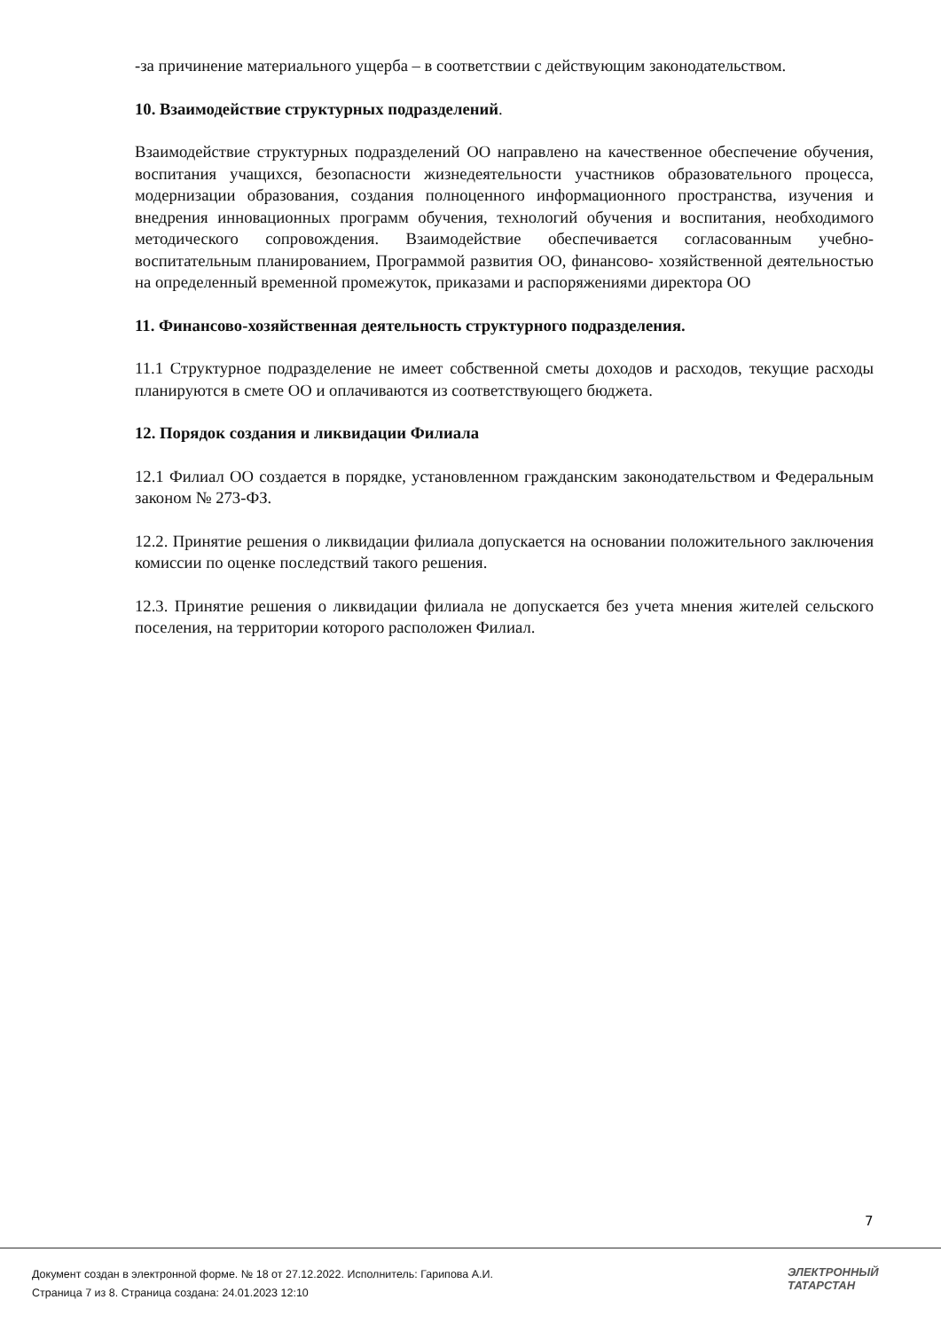-за причинение материального ущерба – в соответствии с действующим законодательством.
10. Взаимодействие структурных подразделений.
Взаимодействие структурных подразделений ОО направлено на качественное обеспечение обучения, воспитания учащихся, безопасности жизнедеятельности участников образовательного процесса, модернизации образования, создания полноценного информационного пространства, изучения и внедрения инновационных программ обучения, технологий обучения и воспитания, необходимого методического сопровождения. Взаимодействие обеспечивается согласованным учебно-воспитательным планированием, Программой развития ОО, финансово- хозяйственной деятельностью на определенный временной промежуток, приказами и распоряжениями директора ОО
11. Финансово-хозяйственная деятельность структурного подразделения.
11.1 Структурное подразделение не имеет собственной сметы доходов и расходов, текущие расходы планируются в смете ОО и оплачиваются из соответствующего бюджета.
12. Порядок создания и ликвидации Филиала
12.1 Филиал ОО создается в порядке, установленном гражданским законодательством и Федеральным законом № 273-ФЗ.
12.2. Принятие решения о ликвидации филиала допускается на основании положительного заключения комиссии по оценке последствий такого решения.
12.3. Принятие решения о ликвидации филиала не допускается без учета мнения жителей сельского поселения, на территории которого расположен Филиал.
7
Документ создан в электронной форме. № 18 от 27.12.2022. Исполнитель: Гарипова А.И.
Страница 7 из 8. Страница создана: 24.01.2023 12:10
ЭЛЕКТРОННЫЙ
ТАТАРСТАН